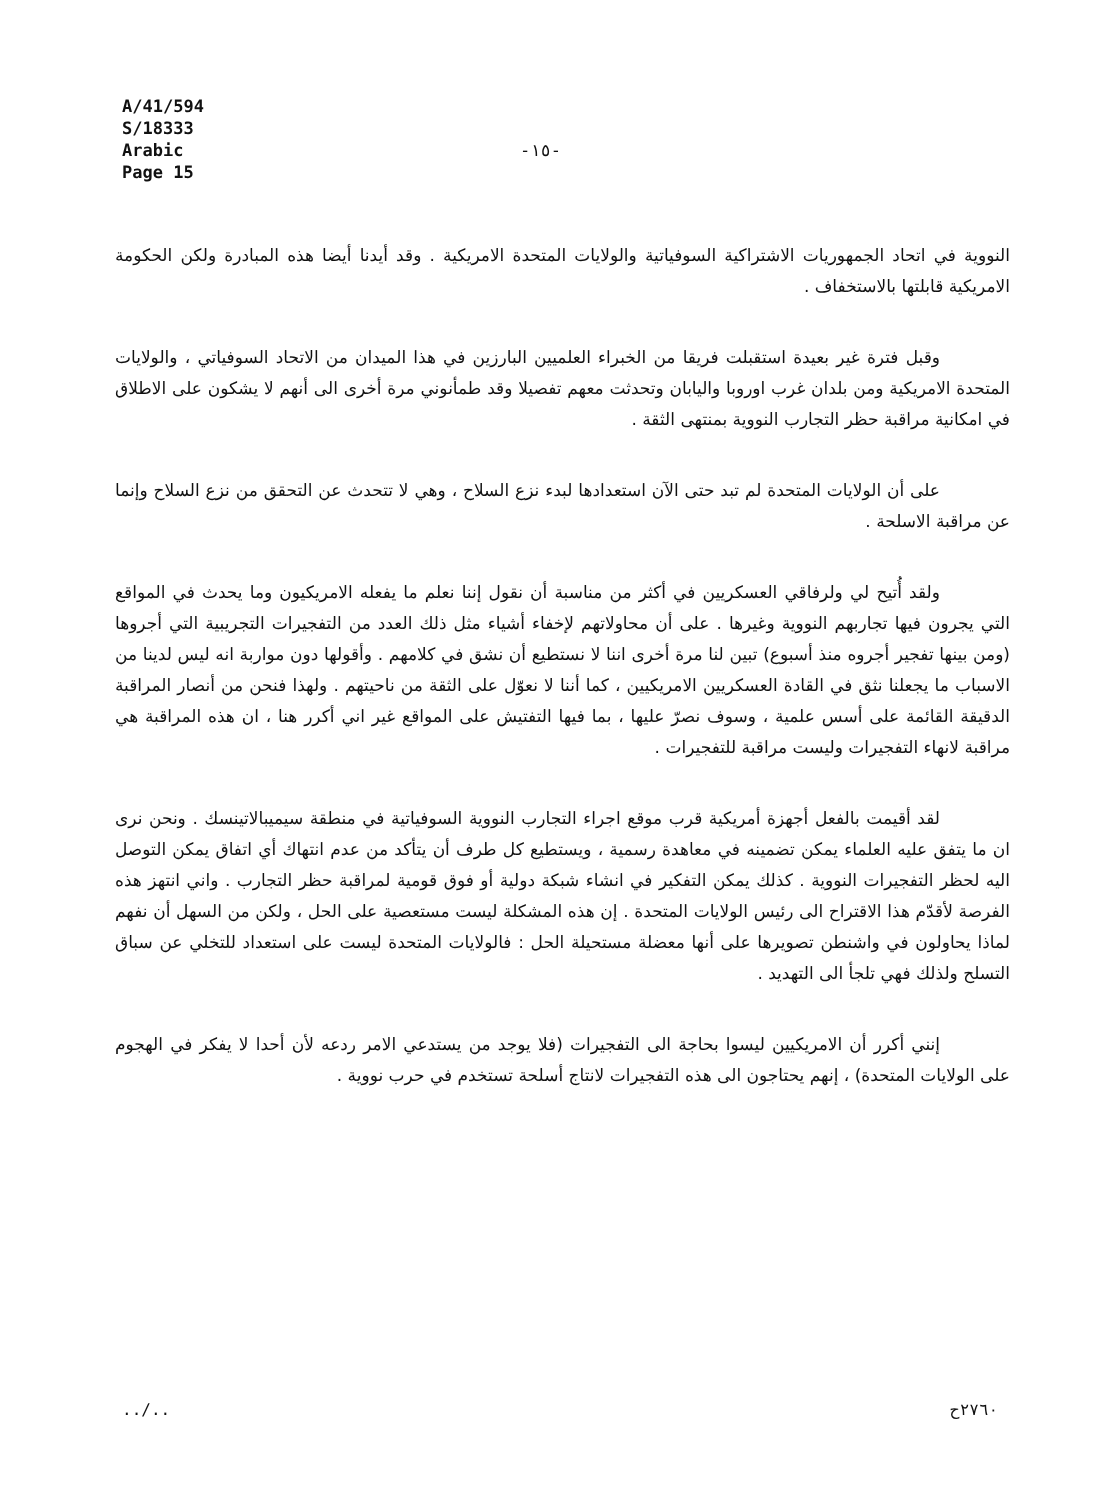A/41/594
S/18333
Arabic
Page 15
-١٥-
النووية في اتحاد الجمهوريات الاشتراكية السوفياتية والولايات المتحدة الامريكية . وقد أيدنا أيضا هذه المبادرة ولكن الحكومة الامريكية قابلتها بالاستخفاف .
وقبل فترة غير بعيدة استقبلت فريقا من الخبراء العلميين البارزين في هذا الميدان من الاتحاد السوفياتي ، والولايات المتحدة الامريكية ومن بلدان غرب اوروبا واليابان وتحدثت معهم تفصيلا وقد طمأنوني مرة أخرى الى أنهم لا يشكون على الاطلاق في امكانية مراقبة حظر التجارب النووية بمنتهى الثقة .
على أن الولايات المتحدة لم تبد حتى الآن استعدادها لبدء نزع السلاح ، وهي لا تتحدث عن التحقق من نزع السلاح وإنما عن مراقبة الاسلحة .
ولقد أُتيح لي ولرفاقي العسكريين في أكثر من مناسبة أن نقول إننا نعلم ما يفعله الامريكيون وما يحدث في المواقع التي يجرون فيها تجاربهم النووية وغيرها . على أن محاولاتهم لإخفاء أشياء مثل ذلك العدد من التفجيرات التجريبية التي أجروها (ومن بينها تفجير أجروه منذ أسبوع) تبين لنا مرة أخرى اننا لا نستطيع أن نشق في كلامهم . وأقولها دون مواربة انه ليس لدينا من الاسباب ما يجعلنا نثق في القادة العسكريين الامريكيين ، كما أننا لا نعوّل على الثقة من ناحيتهم . ولهذا فنحن من أنصار المراقبة الدقيقة القائمة على أسس علمية ، وسوف نصرّ عليها ، بما فيها التفتيش على المواقع غير اني أكرر هنا ، ان هذه المراقبة هي مراقبة لانهاء التفجيرات وليست مراقبة للتفجيرات .
لقد أقيمت بالفعل أجهزة أمريكية قرب موقع اجراء التجارب النووية السوفياتية في منطقة سيميبالاتينسك . ونحن نرى ان ما يتفق عليه العلماء يمكن تضمينه في معاهدة رسمية ، ويستطيع كل طرف أن يتأكد من عدم انتهاك أي اتفاق يمكن التوصل اليه لحظر التفجيرات النووية . كذلك يمكن التفكير في انشاء شبكة دولية أو فوق قومية لمراقبة حظر التجارب . واني انتهز هذه الفرصة لأقدّم هذا الاقتراح الى رئيس الولايات المتحدة . إن هذه المشكلة ليست مستعصية على الحل ، ولكن من السهل أن نفهم لماذا يحاولون في واشنطن تصويرها على أنها معضلة مستحيلة الحل : فالولايات المتحدة ليست على استعداد للتخلي عن سباق التسلح ولذلك فهي تلجأ الى التهديد .
إنني أكرر أن الامريكيين ليسوا بحاجة الى التفجيرات (فلا يوجد من يستدعي الامر ردعه لأن أحدا لا يفكر في الهجوم على الولايات المتحدة) ، إنهم يحتاجون الى هذه التفجيرات لانتاج أسلحة تستخدم في حرب نووية .
../.. ٢٧٦٠ح